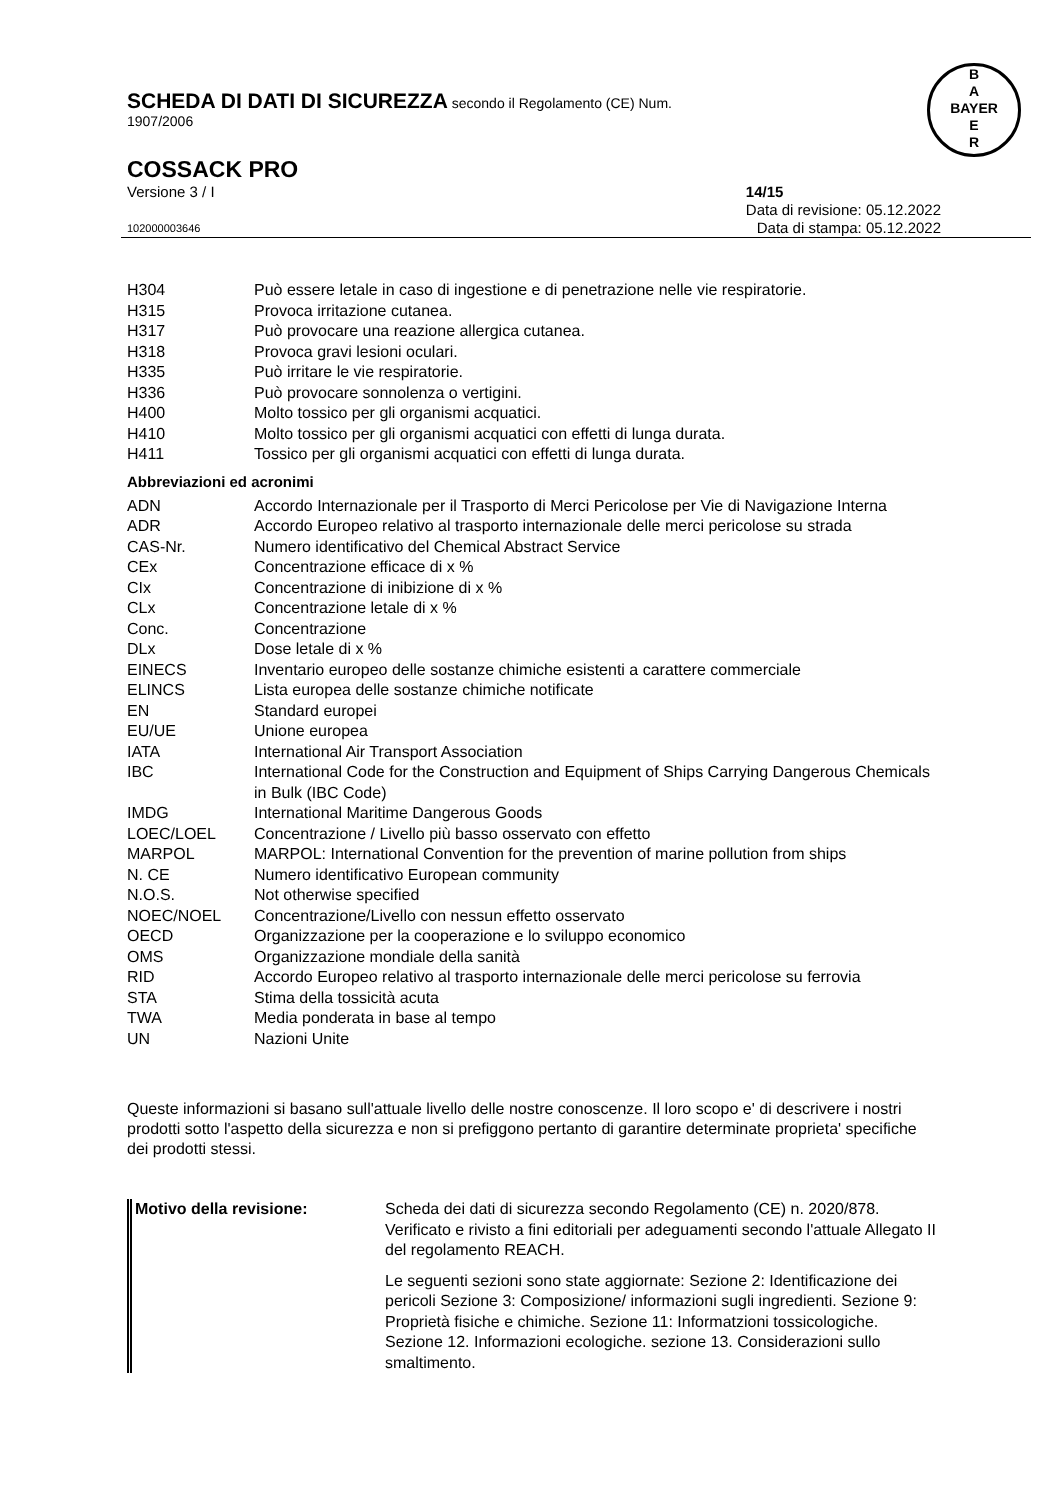SCHEDA DI DATI DI SICUREZZA secondo il Regolamento (CE) Num.
1907/2006
B
A
BAYER
E
R
COSSACK PRO
Versione 3 / I 14/15
Data di revisione: 05.12.2022
102000003646 Data di stampa: 05.12.2022
| H304 | Può essere letale in caso di ingestione e di penetrazione nelle vie respiratorie. |
| H315 | Provoca irritazione cutanea. |
| H317 | Può provocare una reazione allergica cutanea. |
| H318 | Provoca gravi lesioni oculari. |
| H335 | Può irritare le vie respiratorie. |
| H336 | Può provocare sonnolenza o vertigini. |
| H400 | Molto tossico per gli organismi acquatici. |
| H410 | Molto tossico per gli organismi acquatici con effetti di lunga durata. |
| H411 | Tossico per gli organismi acquatici con effetti di lunga durata. |
Abbreviazioni ed acronimi
| ADN | Accordo Internazionale per il Trasporto di Merci Pericolose per Vie di Navigazione Interna |
| ADR | Accordo Europeo relativo al trasporto internazionale delle merci pericolose su strada |
| CAS-Nr. | Numero identificativo del Chemical Abstract Service |
| CEx | Concentrazione efficace di x % |
| CIx | Concentrazione di inibizione di x % |
| CLx | Concentrazione letale di x % |
| Conc. | Concentrazione |
| DLx | Dose letale di x % |
| EINECS | Inventario europeo delle sostanze chimiche esistenti a carattere commerciale |
| ELINCS | Lista europea delle sostanze chimiche notificate |
| EN | Standard europei |
| EU/UE | Unione europea |
| IATA | International Air Transport Association |
| IBC | International Code for the Construction and Equipment of Ships Carrying Dangerous Chemicals in Bulk (IBC Code) |
| IMDG | International Maritime Dangerous Goods |
| LOEC/LOEL | Concentrazione / Livello più basso osservato con effetto |
| MARPOL | MARPOL: International Convention for the prevention of marine pollution from ships |
| N. CE | Numero identificativo European community |
| N.O.S. | Not otherwise specified |
| NOEC/NOEL | Concentrazione/Livello con nessun effetto osservato |
| OECD | Organizzazione per la cooperazione e lo sviluppo economico |
| OMS | Organizzazione mondiale della sanità |
| RID | Accordo Europeo relativo al trasporto internazionale delle merci pericolose su ferrovia |
| STA | Stima della tossicità acuta |
| TWA | Media ponderata in base al tempo |
| UN | Nazioni Unite |
Queste informazioni si basano sull'attuale livello delle nostre conoscenze. Il loro scopo e' di descrivere i nostri prodotti sotto l'aspetto della sicurezza e non si prefiggono pertanto di garantire determinate proprieta' specifiche dei prodotti stessi.
| Motivo della revisione: | Scheda dei dati di sicurezza secondo Regolamento (CE) n. 2020/878. Verificato e rivisto a fini editoriali per adeguamenti secondo l'attuale Allegato II del regolamento REACH. |
| | Le seguenti sezioni sono state aggiornate: Sezione 2: Identificazione dei pericoli Sezione 3: Composizione/ informazioni sugli ingredienti. Sezione 9: Proprietà fisiche e chimiche. Sezione 11: Informatzioni tossicologiche. Sezione 12. Informazioni ecologiche. sezione 13. Considerazioni sullo smaltimento. |